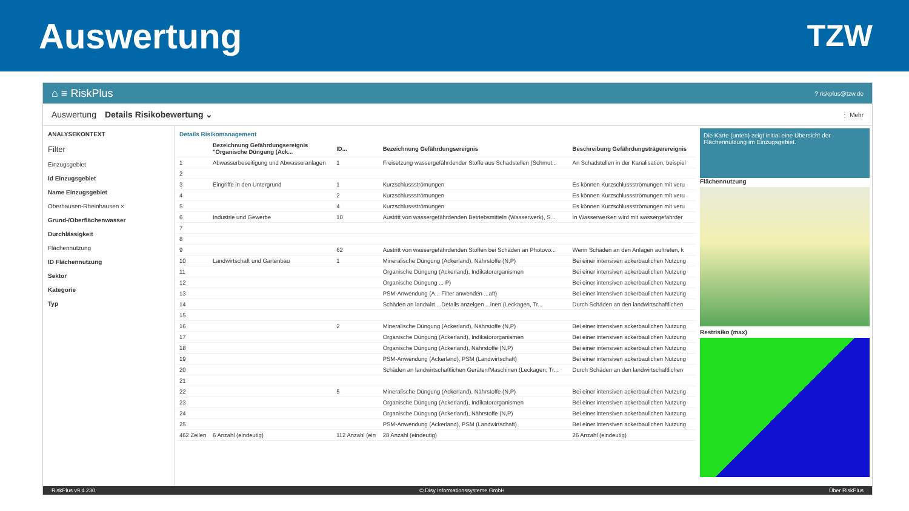Auswertung
TZW
⌂ ≡ RiskPlus? riskplus@tzw.de
Auswertung Details Risikobewertung ⌄ ⋮ Mehr
ANALYSEKONTEXT
Filter
Einzugsgebiet
Id Einzugsgebiet
Name Einzugsgebiet
Oberhausen-Rheinhausen ×
Grund-/Oberflächenwasser
Durchlässigkeit
Flächennutzung
ID Flächennutzung
Sektor
Kategorie
Typ
Details Risikomanagement
| | Bezeichnung Gefährdungsereignis "Organische Düngung (Ack... | ID... | Bezeichnung Gefährdungsereignis | Beschreibung Gefährdungsträgerereignis |
| --- | --- | --- | --- | --- |
| 1 | Abwasserbeseitigung und Abwasseranlagen | 1 | Freisetzung wassergefährdender Stoffe aus Schadstellen (Schmut... | An Schadstellen in der Kanalisation, beispiel |
| 2 | | | | |
| 3 | Eingriffe in den Untergrund | 1 | Kurzschlussströmungen | Es können Kurzschlussströmungen mit veru |
| 4 | | 2 | Kurzschlussströmungen | Es können Kurzschlussströmungen mit veru |
| 5 | | 4 | Kurzschlussströmungen | Es können Kurzschlussströmungen mit veru |
| 6 | Industrie und Gewerbe | 10 | Austritt von wassergefährdenden Betriebsmitteln (Wasserwerk), S... | In Wasserwerken wird mit wassergefährder |
| 7 | | | | |
| 8 | | | | |
| 9 | | 62 | Austritt von wassergefährdenden Stoffen bei Schäden an Photovo... | Wenn Schäden an den Anlagen auftreten, k |
| 10 | Landwirtschaft und Gartenbau | 1 | Mineralische Düngung (Ackerland), Nährstoffe (N,P) | Bei einer intensiven ackerbaulichen Nutzung |
| 11 | | | Organische Düngung (Ackerland), Indikatororganismen | Bei einer intensiven ackerbaulichen Nutzung |
| 12 | | | Organische Düngung ... P) | Bei einer intensiven ackerbaulichen Nutzung |
| 13 | | | PSM-Anwendung (A... Filter anwenden ...aft) | Bei einer intensiven ackerbaulichen Nutzung |
| 14 | | | Schäden an landwirt... Details anzeigen ...inen (Leckagen, Tr... | Durch Schäden an den landwirtschaftlichen |
| 15 | | | | |
| 16 | | 2 | Mineralische Düngung (Ackerland), Nährstoffe (N,P) | Bei einer intensiven ackerbaulichen Nutzung |
| 17 | | | Organische Düngung (Ackerland), Indikatororganismen | Bei einer intensiven ackerbaulichen Nutzung |
| 18 | | | Organische Düngung (Ackerland), Nährstoffe (N,P) | Bei einer intensiven ackerbaulichen Nutzung |
| 19 | | | PSM-Anwendung (Ackerland), PSM (Landwirtschaft) | Bei einer intensiven ackerbaulichen Nutzung |
| 20 | | | Schäden an landwirtschaftlichen Geräten/Maschinen (Leckagen, Tr... | Durch Schäden an den landwirtschaftlichen |
| 21 | | | | |
| 22 | | 5 | Mineralische Düngung (Ackerland), Nährstoffe (N,P) | Bei einer intensiven ackerbaulichen Nutzung |
| 23 | | | Organische Düngung (Ackerland), Indikatororganismen | Bei einer intensiven ackerbaulichen Nutzung |
| 24 | | | Organische Düngung (Ackerland), Nährstoffe (N,P) | Bei einer intensiven ackerbaulichen Nutzung |
| 25 | | | PSM-Anwendung (Ackerland), PSM (Landwirtschaft) | Bei einer intensiven ackerbaulichen Nutzung |
| 462 Zeilen | 6 Anzahl (eindeutig) | 112 Anzahl (ein | 28 Anzahl (eindeutig) | 26 Anzahl (eindeutig) |
Die Karte (unten) zeigt initial eine Übersicht der Flächennutzung im Einzugsgebiet.
Flächennutzung
Restrisiko (max)
RiskPlus v9.4.230 © Disy Informationssysteme GmbH Über RiskPlus